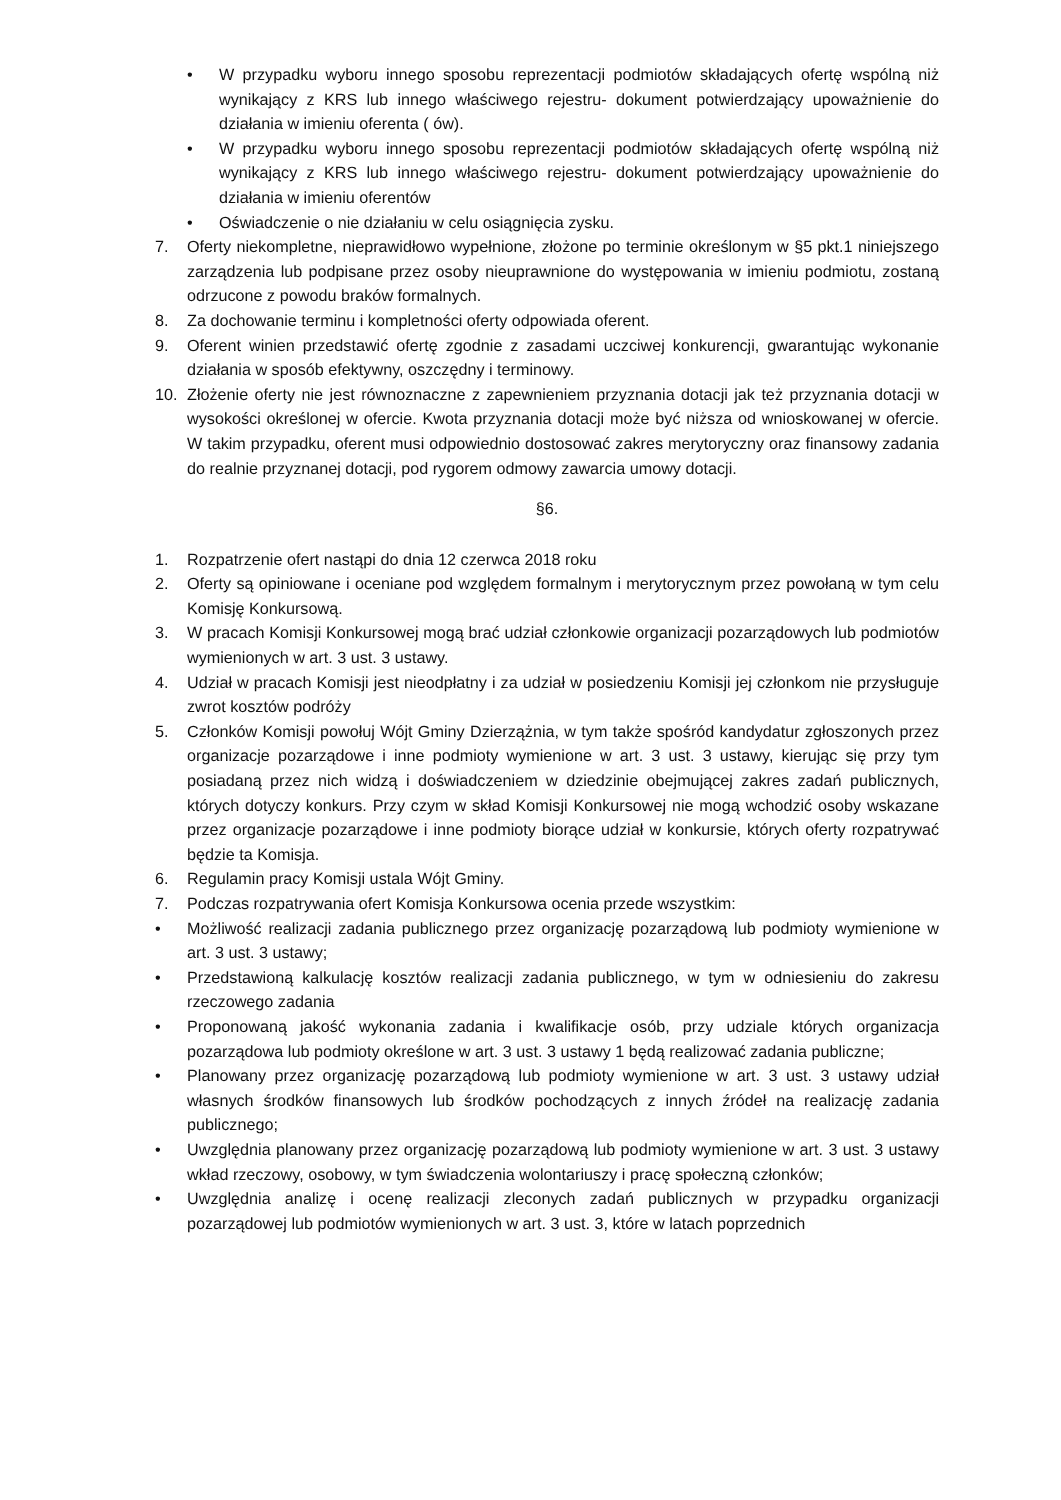• W przypadku wyboru innego sposobu reprezentacji podmiotów składających ofertę wspólną niż wynikający z KRS lub innego właściwego rejestru- dokument potwierdzający upoważnienie do działania w imieniu oferenta ( ów).
• W przypadku wyboru innego sposobu reprezentacji podmiotów składających ofertę wspólną niż wynikający z KRS lub innego właściwego rejestru- dokument potwierdzający upoważnienie do działania w imieniu oferentów
• Oświadczenie o nie działaniu w celu osiągnięcia zysku.
7. Oferty niekompletne, nieprawidłowo wypełnione, złożone po terminie określonym w §5 pkt.1 niniejszego zarządzenia lub podpisane przez osoby nieuprawnione do występowania w imieniu podmiotu, zostaną odrzucone z powodu braków formalnych.
8. Za dochowanie terminu i kompletności oferty odpowiada oferent.
9. Oferent winien przedstawić ofertę zgodnie z zasadami uczciwej konkurencji, gwarantując wykonanie działania w sposób efektywny, oszczędny i terminowy.
10. Złożenie oferty nie jest równoznaczne z zapewnieniem przyznania dotacji jak też przyznania dotacji w wysokości określonej w ofercie. Kwota przyznania dotacji może być niższa od wnioskowanej w ofercie. W takim przypadku, oferent musi odpowiednio dostosować zakres merytoryczny oraz finansowy zadania do realnie przyznanej dotacji, pod rygorem odmowy zawarcia umowy dotacji.
§6.
1. Rozpatrzenie ofert nastąpi do dnia 12 czerwca 2018 roku
2. Oferty są opiniowane i oceniane pod względem formalnym i merytorycznym przez powołaną w tym celu Komisję Konkursową.
3. W pracach Komisji Konkursowej mogą brać udział członkowie organizacji pozarządowych lub podmiotów wymienionych w art. 3 ust. 3 ustawy.
4. Udział w pracach Komisji jest nieodpłatny i za udział w posiedzeniu Komisji jej członkom nie przysługuje zwrot kosztów podróży
5. Członków Komisji powołuj Wójt Gminy Dzierzążnia, w tym także spośród kandydatur zgłoszonych przez organizacje pozarządowe i inne podmioty wymienione w art. 3 ust. 3 ustawy, kierując się przy tym posiadaną przez nich widzą i doświadczeniem w dziedzinie obejmującej zakres zadań publicznych, których dotyczy konkurs. Przy czym w skład Komisji Konkursowej nie mogą wchodzić osoby wskazane przez organizacje pozarządowe i inne podmioty biorące udział w konkursie, których oferty rozpatrywać będzie ta Komisja.
6. Regulamin pracy Komisji ustala Wójt Gminy.
7. Podczas rozpatrywania ofert Komisja Konkursowa ocenia przede wszystkim:
• Możliwość realizacji zadania publicznego przez organizację pozarządową lub podmioty wymienione w art. 3 ust. 3 ustawy;
• Przedstawioną kalkulację kosztów realizacji zadania publicznego, w tym w odniesieniu do zakresu rzeczowego zadania
• Proponowaną jakość wykonania zadania i kwalifikacje osób, przy udziale których organizacja pozarządowa lub podmioty określone w art. 3 ust. 3 ustawy 1 będą realizować zadania publiczne;
• Planowany przez organizację pozarządową lub podmioty wymienione w art. 3 ust. 3 ustawy udział własnych środków finansowych lub środków pochodzących z innych źródeł na realizację zadania publicznego;
• Uwzględnia planowany przez organizację pozarządową lub podmioty wymienione w art. 3 ust. 3 ustawy wkład rzeczowy, osobowy, w tym świadczenia wolontariuszy i pracę społeczną członków;
• Uwzględnia analizę i ocenę realizacji zleconych zadań publicznych w przypadku organizacji pozarządowej lub podmiotów wymienionych w art. 3 ust. 3, które w latach poprzednich